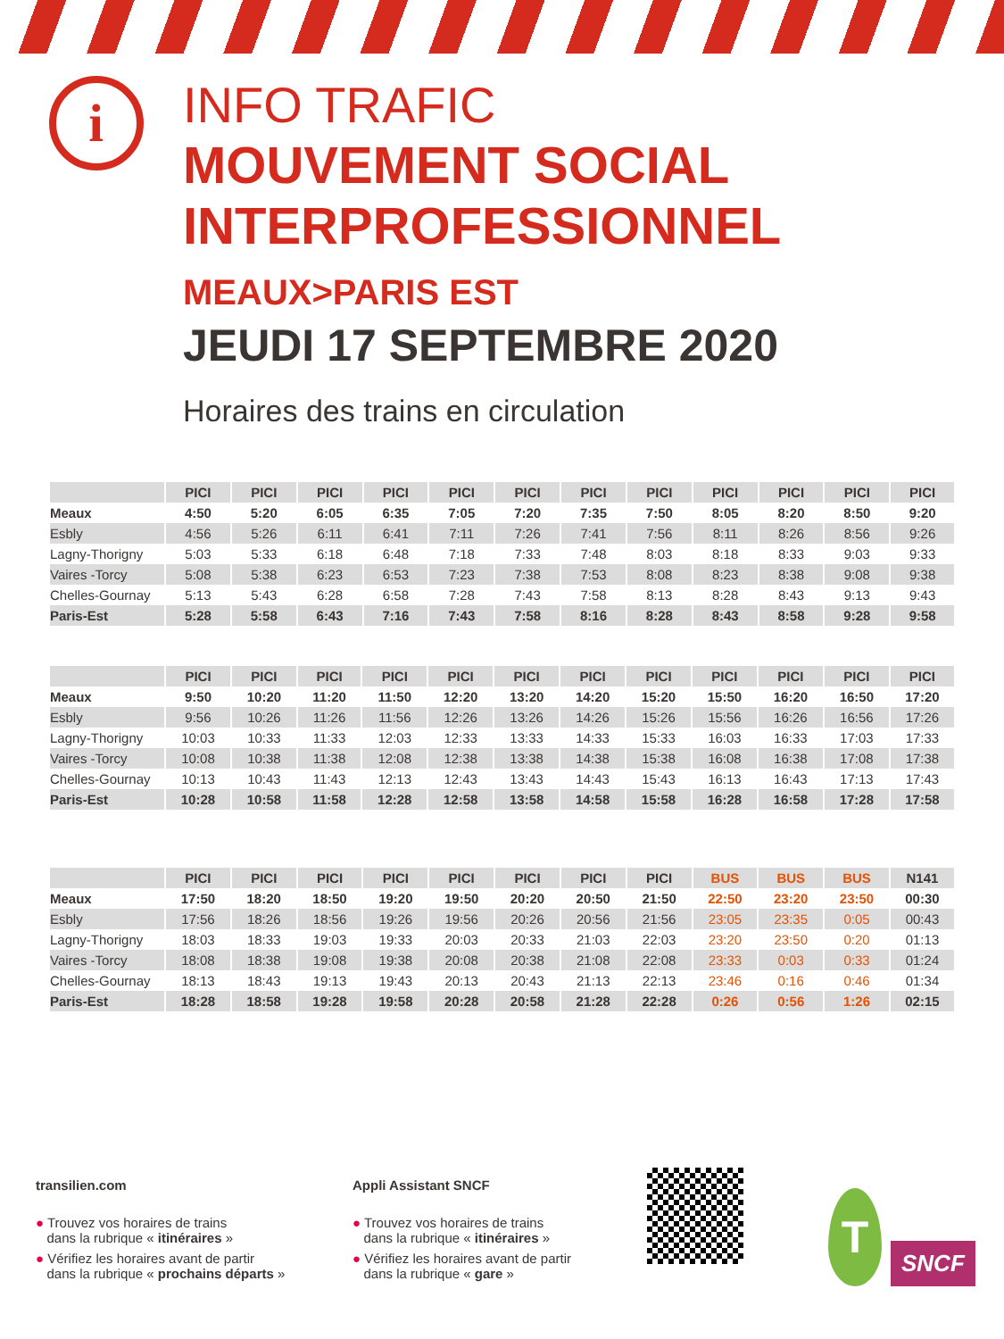i
INFO TRAFIC
MOUVEMENT SOCIAL
INTERPROFESSIONNEL
MEAUX>PARIS EST
JEUDI 17 SEPTEMBRE 2020
Horaires des trains en circulation
| | PICI | PICI | PICI | PICI | PICI | PICI | PICI | PICI | PICI | PICI | PICI | PICI |
| --- | --- | --- | --- | --- | --- | --- | --- | --- | --- | --- | --- | --- |
| Meaux | 4:50 | 5:20 | 6:05 | 6:35 | 7:05 | 7:20 | 7:35 | 7:50 | 8:05 | 8:20 | 8:50 | 9:20 |
| Esbly | 4:56 | 5:26 | 6:11 | 6:41 | 7:11 | 7:26 | 7:41 | 7:56 | 8:11 | 8:26 | 8:56 | 9:26 |
| Lagny-Thorigny | 5:03 | 5:33 | 6:18 | 6:48 | 7:18 | 7:33 | 7:48 | 8:03 | 8:18 | 8:33 | 9:03 | 9:33 |
| Vaires -Torcy | 5:08 | 5:38 | 6:23 | 6:53 | 7:23 | 7:38 | 7:53 | 8:08 | 8:23 | 8:38 | 9:08 | 9:38 |
| Chelles-Gournay | 5:13 | 5:43 | 6:28 | 6:58 | 7:28 | 7:43 | 7:58 | 8:13 | 8:28 | 8:43 | 9:13 | 9:43 |
| Paris-Est | 5:28 | 5:58 | 6:43 | 7:16 | 7:43 | 7:58 | 8:16 | 8:28 | 8:43 | 8:58 | 9:28 | 9:58 |
| | PICI | PICI | PICI | PICI | PICI | PICI | PICI | PICI | PICI | PICI | PICI | PICI |
| --- | --- | --- | --- | --- | --- | --- | --- | --- | --- | --- | --- | --- |
| Meaux | 9:50 | 10:20 | 11:20 | 11:50 | 12:20 | 13:20 | 14:20 | 15:20 | 15:50 | 16:20 | 16:50 | 17:20 |
| Esbly | 9:56 | 10:26 | 11:26 | 11:56 | 12:26 | 13:26 | 14:26 | 15:26 | 15:56 | 16:26 | 16:56 | 17:26 |
| Lagny-Thorigny | 10:03 | 10:33 | 11:33 | 12:03 | 12:33 | 13:33 | 14:33 | 15:33 | 16:03 | 16:33 | 17:03 | 17:33 |
| Vaires -Torcy | 10:08 | 10:38 | 11:38 | 12:08 | 12:38 | 13:38 | 14:38 | 15:38 | 16:08 | 16:38 | 17:08 | 17:38 |
| Chelles-Gournay | 10:13 | 10:43 | 11:43 | 12:13 | 12:43 | 13:43 | 14:43 | 15:43 | 16:13 | 16:43 | 17:13 | 17:43 |
| Paris-Est | 10:28 | 10:58 | 11:58 | 12:28 | 12:58 | 13:58 | 14:58 | 15:58 | 16:28 | 16:58 | 17:28 | 17:58 |
| | PICI | PICI | PICI | PICI | PICI | PICI | PICI | PICI | BUS | BUS | BUS | N141 |
| --- | --- | --- | --- | --- | --- | --- | --- | --- | --- | --- | --- | --- |
| Meaux | 17:50 | 18:20 | 18:50 | 19:20 | 19:50 | 20:20 | 20:50 | 21:50 | 22:50 | 23:20 | 23:50 | 00:30 |
| Esbly | 17:56 | 18:26 | 18:56 | 19:26 | 19:56 | 20:26 | 20:56 | 21:56 | 23:05 | 23:35 | 0:05 | 00:43 |
| Lagny-Thorigny | 18:03 | 18:33 | 19:03 | 19:33 | 20:03 | 20:33 | 21:03 | 22:03 | 23:20 | 23:50 | 0:20 | 01:13 |
| Vaires -Torcy | 18:08 | 18:38 | 19:08 | 19:38 | 20:08 | 20:38 | 21:08 | 22:08 | 23:33 | 0:03 | 0:33 | 01:24 |
| Chelles-Gournay | 18:13 | 18:43 | 19:13 | 19:43 | 20:13 | 20:43 | 21:13 | 22:13 | 23:46 | 0:16 | 0:46 | 01:34 |
| Paris-Est | 18:28 | 18:58 | 19:28 | 19:58 | 20:28 | 20:58 | 21:28 | 22:28 | 0:26 | 0:56 | 1:26 | 02:15 |
transilien.com
● Trouvez vos horaires de trains
dans la rubrique « itinéraires »
● Vérifiez les horaires avant de partir
dans la rubrique « prochains départs »
Appli Assistant SNCF
● Trouvez vos horaires de trains
dans la rubrique « itinéraires »
● Vérifiez les horaires avant de partir
dans la rubrique « gare »
T
SNCF